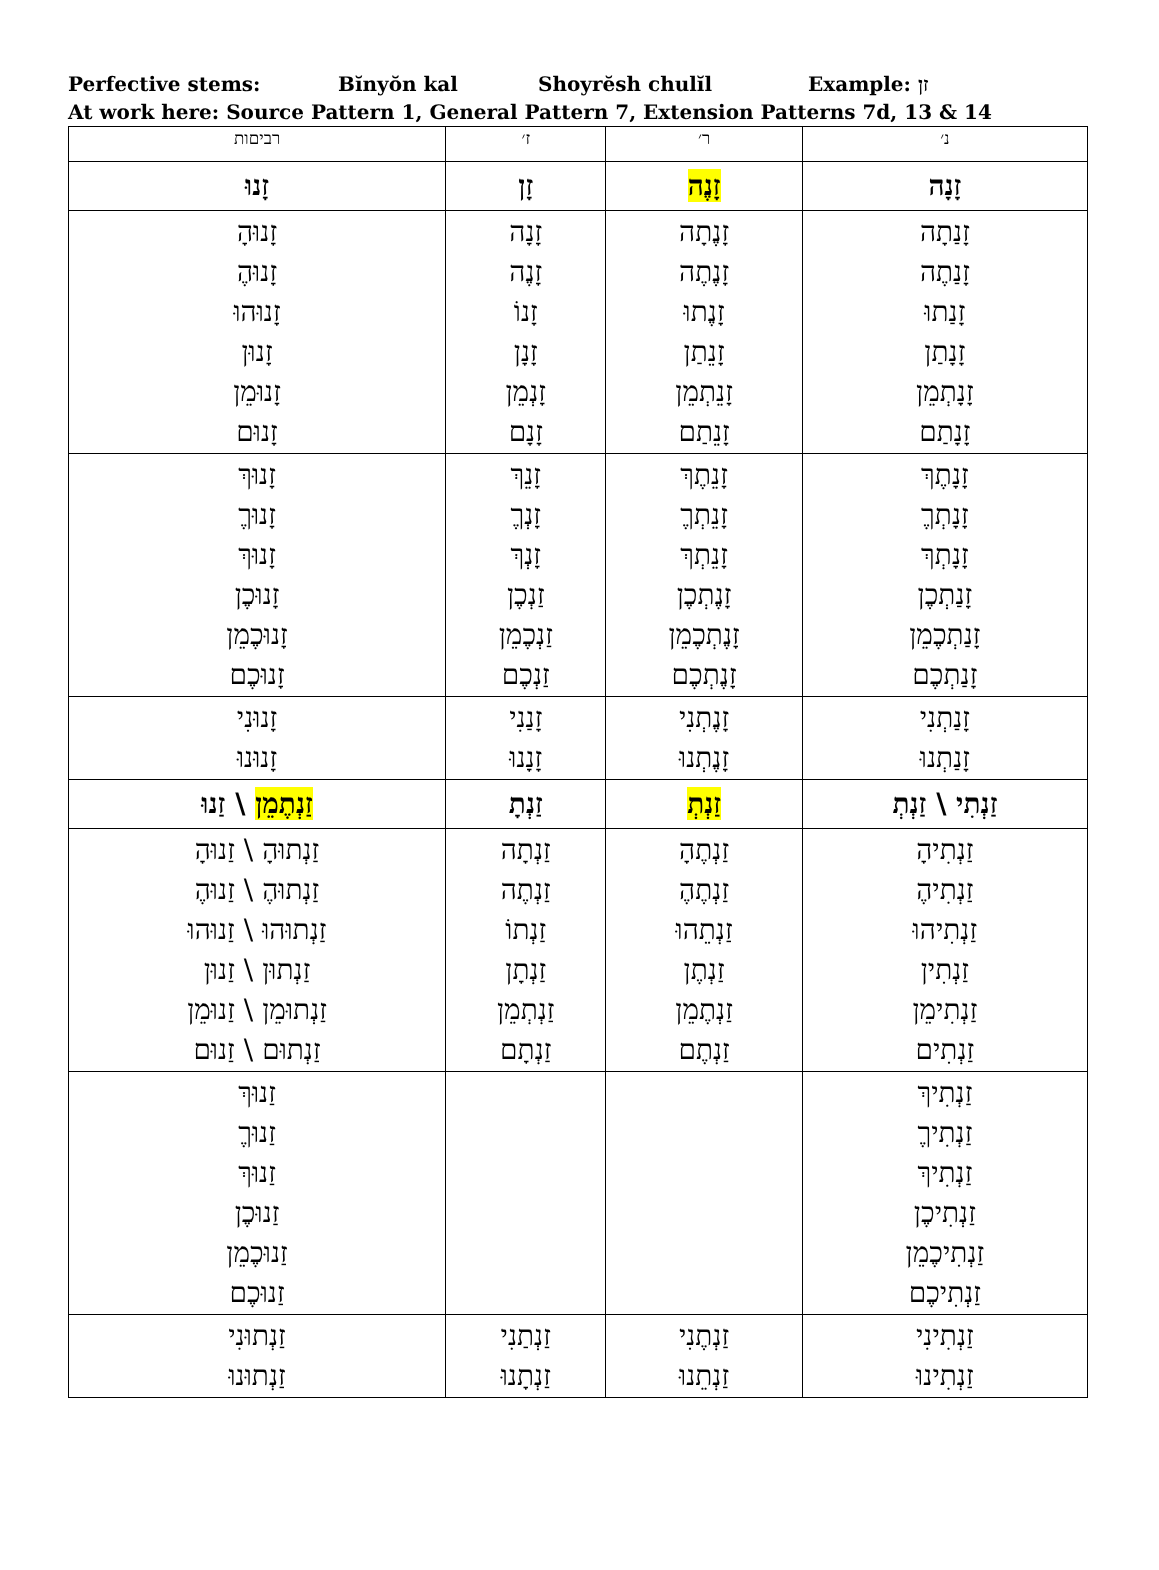Perfective stems: Bĭnyŏn kal Shoyrĕsh chulĭl Example: זן
At work here: Source Pattern 1, General Pattern 7, Extension Patterns 7d, 13 & 14
| רביםות | ז׳ | ר׳ | נ׳ |
| --- | --- | --- | --- |
| זָנוּ | זָן | זָנֶה | זָנָה |
| זָנוּהָ זָנוּהֶ זָנוּהוּ זָנוּן זָנוּמֵן זָנוּם | זָנָה זָנֶה זָנוֹ זָנָן זָנְמֵן זָנָם | זָנֶתָה זָנֶתֶה זָנֶתוּ זָנֵתַן זָנֵתְמֵן זָנֵתַם | זָנַתָה זָנַתֶה זָנַתוּ זָנָתַן זָנָתְמֵן זָנָתַם |
| זָנוּךְ זָנוּךֶ זָנוּךְ זָנוּכֶן זָנוּכֶמֵן זָנוּכֶם | זָנֵךְ זָנְךֶ זָנְךְ זַנְכֶן זַנְכֶמֵן זַנְכֶם | זָנֵתֶךְ זָנֵתְךֶ זָנֵתְךְ זָנֶתְכֶן זָנֶתְכֶמֵן זָנֶתְכֶם | זָנָתֶךְ זָנָתְךֶ זָנָתְךְ זָנַתְכֶן זָנַתְכֶמֵן זָנַתְכֶם |
| זָנוּנִי זָנוּנוּ | זָנַנִי זָנָנוּ | זָנֶתְנִי זָנֶתְנוּ | זָנַתְנִי זָנַתְנוּ |
| זַנְתֶמֵן \ זַנוּ | זַנְתָ | זַנְתְ | זַנְתִי \ זַנְתְ |
| זַנְתוּהָ \ זַנוּהָ זַנְתוּהֶ \ זַנוּהֶ זַנְתוּהוּ \ זַנוּהוּ זַנְתוּן \ זַנוּן זַנְתוּמֵן \ זַנוּמֵן זַנְתוּם \ זַנוּם | זַנְתָה זַנְתֶה זַנְתוֹ זַנְתָן זַנְתְמֵן זַנְתָם | זַנְתֶהָ זַנְתֶהֶ זַנְתֵהוּ זַנְתֶן זַנְתֶמֵן זַנְתֶם | זַנְתִיהָ זַנְתִיהֶ זַנְתִיהוּ זַנְתִין זַנְתִימֵן זַנְתִים |
| זַנוּךְ זַנוּךֶ זַנוּךְ זַנוּכֶן זַנוּכֶמֵן זַנוּכֶם | | | זַנְתִיךְ זַנְתִיךֶ זַנְתִיךְ זַנְתִיכֶן זַנְתִיכֶמֵן זַנְתִיכֶם |
| זַנְתוּנִי זַנְתוּנוּ | זַנְתַנִי זַנְתָנוּ | זַנְתֶנִי זַנְתֵנוּ | זַנְתִינִי זַנְתִינוּ |